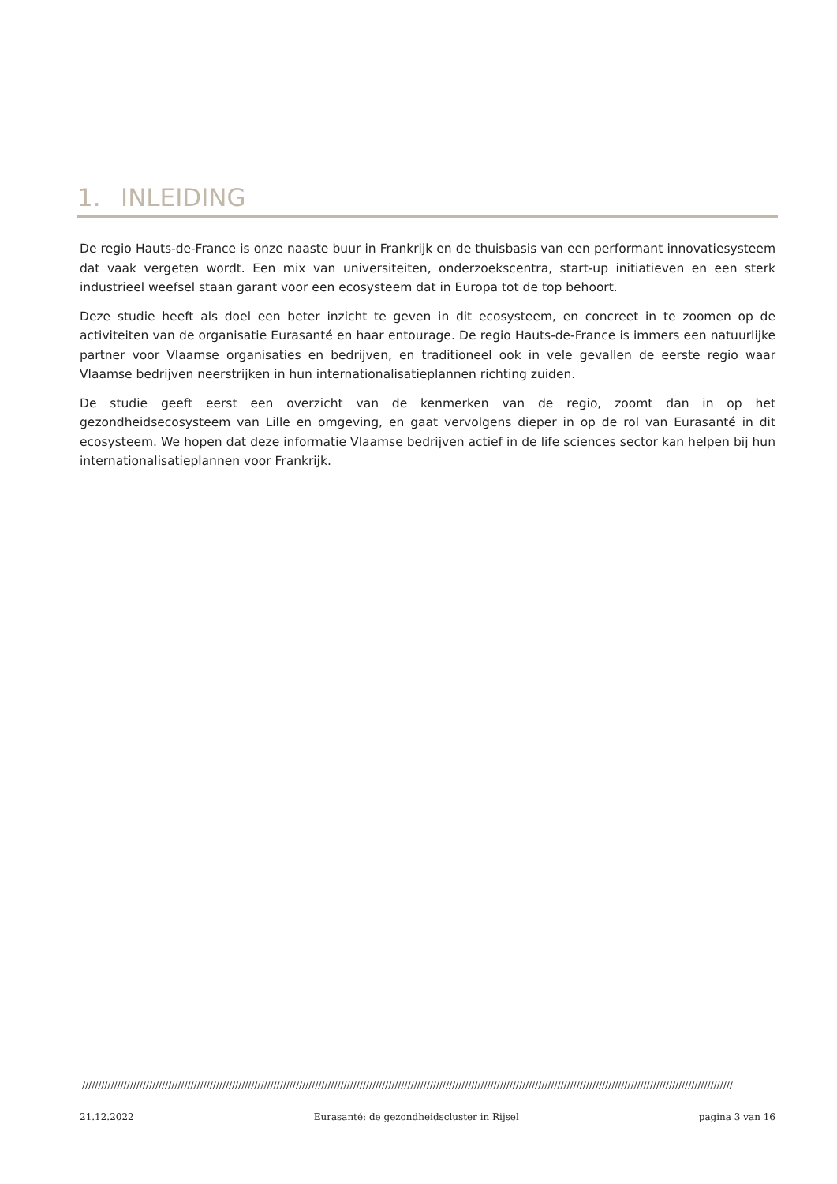1. INLEIDING
De regio Hauts-de-France is onze naaste buur in Frankrijk en de thuisbasis van een performant innovatiesysteem dat vaak vergeten wordt. Een mix van universiteiten, onderzoekscentra, start-up initiatieven en een sterk industrieel weefsel staan garant voor een ecosysteem dat in Europa tot de top behoort.
Deze studie heeft als doel een beter inzicht te geven in dit ecosysteem, en concreet in te zoomen op de activiteiten van de organisatie Eurasanté en haar entourage. De regio Hauts-de-France is immers een natuurlijke partner voor Vlaamse organisaties en bedrijven, en traditioneel ook in vele gevallen de eerste regio waar Vlaamse bedrijven neerstrijken in hun internationalisatieplannen richting zuiden.
De studie geeft eerst een overzicht van de kenmerken van de regio, zoomt dan in op het gezondheidsecosysteem van Lille en omgeving, en gaat vervolgens dieper in op de rol van Eurasanté in dit ecosysteem. We hopen dat deze informatie Vlaamse bedrijven actief in de life sciences sector kan helpen bij hun internationalisatieplannen voor Frankrijk.
////////////////////////////////////////////////////////////////////////////////////////////////////////////////////////////////////////////////////////////////////////////////////////////////////////////
21.12.2022 Eurasanté: de gezondheidscluster in Rijsel pagina 3 van 16